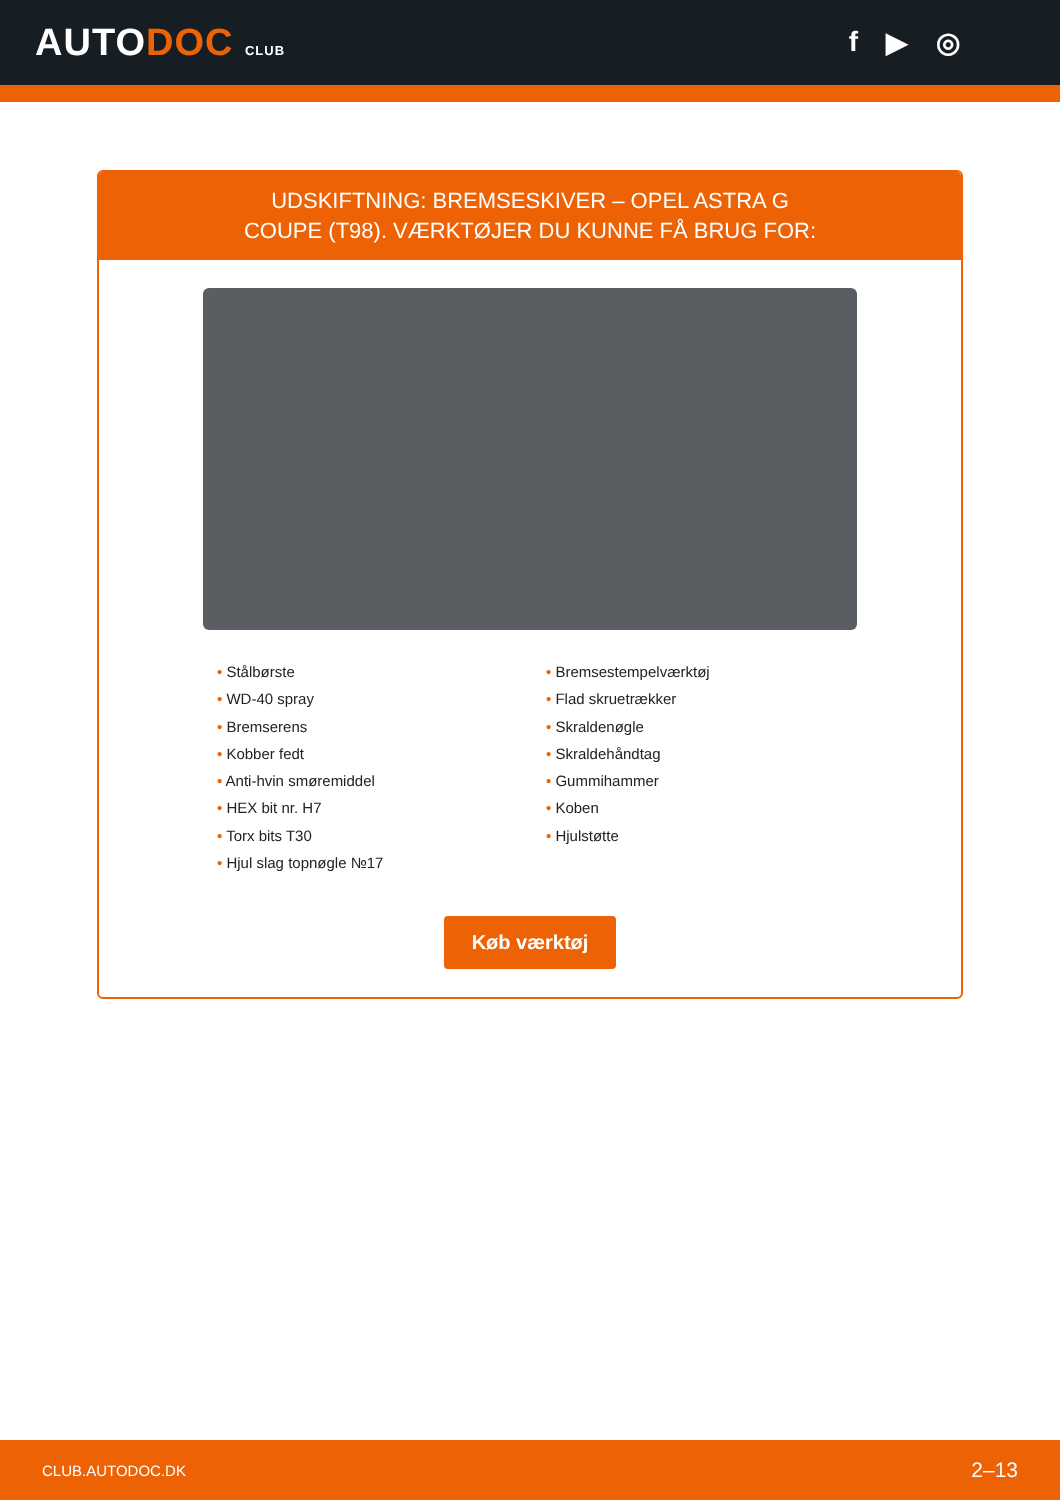AUTODOC CLUB
f ▶ ◎
UDSKIFTNING: BREMSESKIVER – OPEL ASTRA G
COUPE (T98). VÆRKTØJER DU KUNNE FÅ BRUG FOR:
• Stålbørste
• WD-40 spray
• Bremserens
• Kobber fedt
• Anti-hvin smøremiddel
• HEX bit nr. H7
• Torx bits T30
• Hjul slag topnøgle №17
• Bremsestempelværktøj
• Flad skruetrækker
• Skraldenøgle
• Skraldehåndtag
• Gummihammer
• Koben
• Hjulstøtte
Køb værktøj
CLUB.AUTODOC.DK 2–13